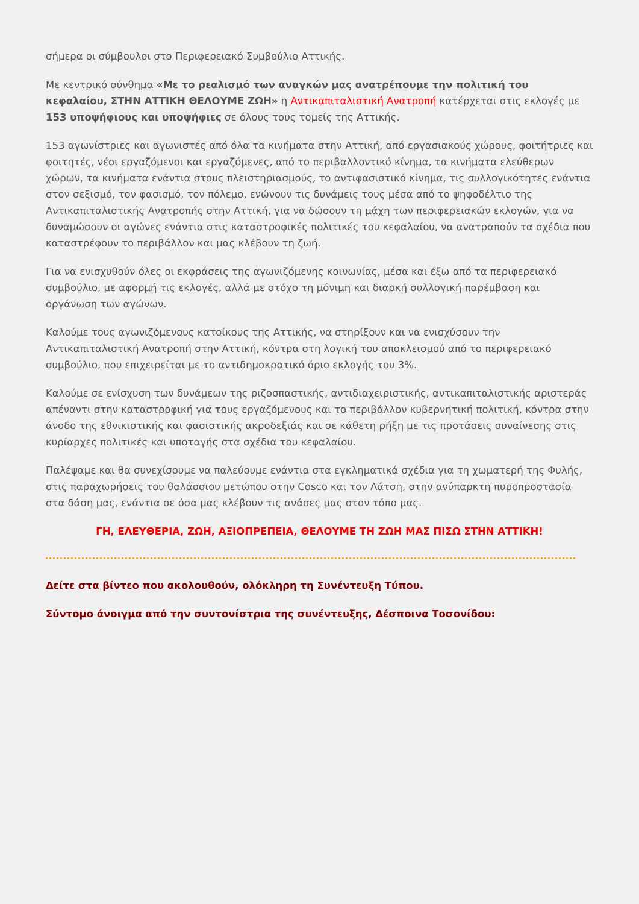σήμερα οι σύμβουλοι στο Περιφερειακό Συμβούλιο Αττικής.
Με κεντρικό σύνθημα «Με το ρεαλισμό των αναγκών μας ανατρέπουμε την πολιτική του κεφαλαίου, ΣΤΗΝ ΑΤΤΙΚΗ ΘΕΛΟΥΜΕ ΖΩΗ» η Αντικαπιταλιστική Ανατροπή κατέρχεται στις εκλογές με 153 υποψήφιους και υποψήφιες σε όλους τους τομείς της Αττικής.
153 αγωνίστριες και αγωνιστές από όλα τα κινήματα στην Αττική, από εργασιακούς χώρους, φοιτήτριες και φοιτητές, νέοι εργαζόμενοι και εργαζόμενες, από το περιβαλλοντικό κίνημα, τα κινήματα ελεύθερων χώρων, τα κινήματα ενάντια στους πλειστηριασμούς, το αντιφασιστικό κίνημα, τις συλλογικότητες ενάντια στον σεξισμό, τον φασισμό, τον πόλεμο, ενώνουν τις δυνάμεις τους μέσα από το ψηφοδέλτιο της Αντικαπιταλιστικής Ανατροπής στην Αττική, για να δώσουν τη μάχη των περιφερειακών εκλογών, για να δυναμώσουν οι αγώνες ενάντια στις καταστροφικές πολιτικές του κεφαλαίου, να ανατραπούν τα σχέδια που καταστρέφουν το περιβάλλον και μας κλέβουν τη ζωή.
Για να ενισχυθούν όλες οι εκφράσεις της αγωνιζόμενης κοινωνίας, μέσα και έξω από τα περιφερειακό συμβούλιο, με αφορμή τις εκλογές, αλλά με στόχο τη μόνιμη και διαρκή συλλογική παρέμβαση και οργάνωση των αγώνων.
Καλούμε τους αγωνιζόμενους κατοίκους της Αττικής, να στηρίξουν και να ενισχύσουν την Αντικαπιταλιστική Ανατροπή στην Αττική, κόντρα στη λογική του αποκλεισμού από το περιφερειακό συμβούλιο, που επιχειρείται με το αντιδημοκρατικό όριο εκλογής του 3%.
Καλούμε σε ενίσχυση των δυνάμεων της ριζοσπαστικής, αντιδιαχειριστικής, αντικαπιταλιστικής αριστεράς απέναντι στην καταστροφική για τους εργαζόμενους και το περιβάλλον κυβερνητική πολιτική, κόντρα στην άνοδο της εθνικιστικής και φασιστικής ακροδεξιάς και σε κάθετη ρήξη με τις προτάσεις συναίνεσης στις κυρίαρχες πολιτικές και υποταγής στα σχέδια του κεφαλαίου.
Παλέψαμε και θα συνεχίσουμε να παλεύουμε ενάντια στα εγκληματικά σχέδια για τη χωματερή της Φυλής, στις παραχωρήσεις του θαλάσσιου μετώπου στην Cosco και τον Λάτση, στην ανύπαρκτη πυροπροστασία στα δάση μας, ενάντια σε όσα μας κλέβουν τις ανάσες μας στον τόπο μας.
ΓΗ, ΕΛΕΥΘΕΡΙΑ, ΖΩΗ, ΑΞΙΟΠΡΕΠΕΙΑ, ΘΕΛΟΥΜΕ ΤΗ ΖΩΗ ΜΑΣ ΠΙΣΩ ΣΤΗΝ ΑΤΤΙΚΗ!
Δείτε στα βίντεο που ακολουθούν, ολόκληρη τη Συνέντευξη Τύπου.
Σύντομο άνοιγμα από την συντονίστρια της συνέντευξης, Δέσποινα Τοσονίδου: